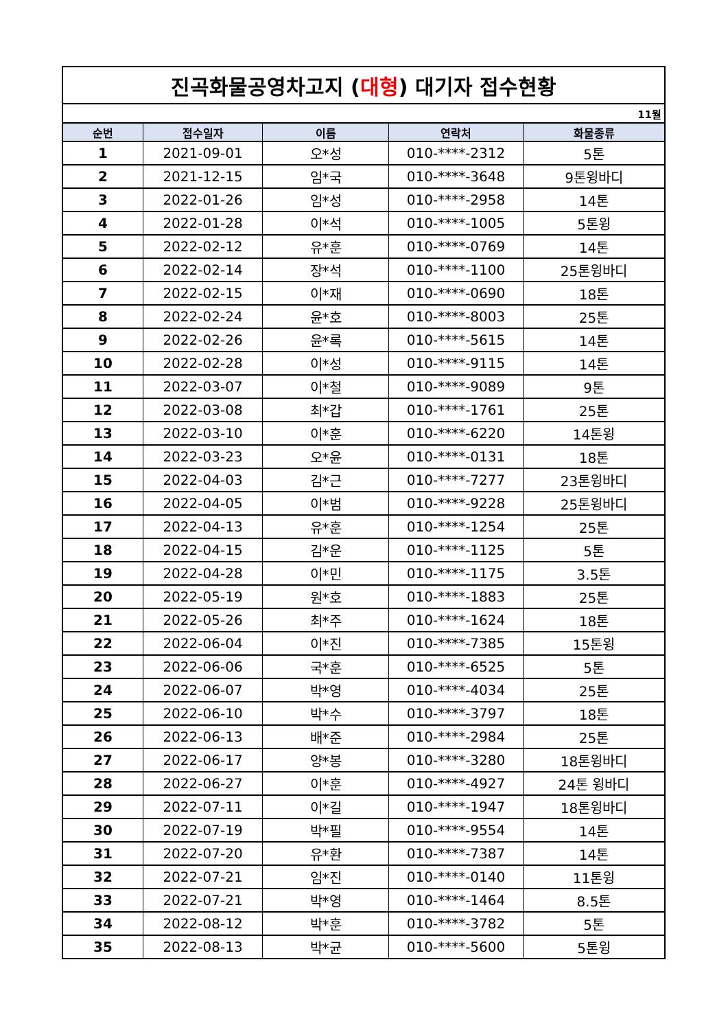| 진곡화물공영차고지 ( 대형 ) 대기자 접수현황 | | | | |
| 11월 | | | | |
| 순번 | 접수일자 | 이름 | 연락처 | 화물종류 |
| 1 | 2021-09-01 | 오*성 | 010-****-2312 | 5톤 |
| 2 | 2021-12-15 | 임*국 | 010-****-3648 | 9톤윙바디 |
| 3 | 2022-01-26 | 임*성 | 010-****-2958 | 14톤 |
| 4 | 2022-01-28 | 이*석 | 010-****-1005 | 5톤윙 |
| 5 | 2022-02-12 | 유*훈 | 010-****-0769 | 14톤 |
| 6 | 2022-02-14 | 장*석 | 010-****-1100 | 25톤윙바디 |
| 7 | 2022-02-15 | 이*재 | 010-****-0690 | 18톤 |
| 8 | 2022-02-24 | 윤*호 | 010-****-8003 | 25톤 |
| 9 | 2022-02-26 | 윤*록 | 010-****-5615 | 14톤 |
| 10 | 2022-02-28 | 이*성 | 010-****-9115 | 14톤 |
| 11 | 2022-03-07 | 이*철 | 010-****-9089 | 9톤 |
| 12 | 2022-03-08 | 최*갑 | 010-****-1761 | 25톤 |
| 13 | 2022-03-10 | 이*훈 | 010-****-6220 | 14톤윙 |
| 14 | 2022-03-23 | 오*윤 | 010-****-0131 | 18톤 |
| 15 | 2022-04-03 | 김*근 | 010-****-7277 | 23톤윙바디 |
| 16 | 2022-04-05 | 이*범 | 010-****-9228 | 25톤윙바디 |
| 17 | 2022-04-13 | 유*훈 | 010-****-1254 | 25톤 |
| 18 | 2022-04-15 | 김*운 | 010-****-1125 | 5톤 |
| 19 | 2022-04-28 | 이*민 | 010-****-1175 | 3.5톤 |
| 20 | 2022-05-19 | 원*호 | 010-****-1883 | 25톤 |
| 21 | 2022-05-26 | 최*주 | 010-****-1624 | 18톤 |
| 22 | 2022-06-04 | 이*진 | 010-****-7385 | 15톤윙 |
| 23 | 2022-06-06 | 국*훈 | 010-****-6525 | 5톤 |
| 24 | 2022-06-07 | 박*영 | 010-****-4034 | 25톤 |
| 25 | 2022-06-10 | 박*수 | 010-****-3797 | 18톤 |
| 26 | 2022-06-13 | 배*준 | 010-****-2984 | 25톤 |
| 27 | 2022-06-17 | 양*봉 | 010-****-3280 | 18톤윙바디 |
| 28 | 2022-06-27 | 이*훈 | 010-****-4927 | 24톤 윙바디 |
| 29 | 2022-07-11 | 이*길 | 010-****-1947 | 18톤윙바디 |
| 30 | 2022-07-19 | 박*필 | 010-****-9554 | 14톤 |
| 31 | 2022-07-20 | 유*환 | 010-****-7387 | 14톤 |
| 32 | 2022-07-21 | 임*진 | 010-****-0140 | 11톤윙 |
| 33 | 2022-07-21 | 박*영 | 010-****-1464 | 8.5톤 |
| 34 | 2022-08-12 | 박*훈 | 010-****-3782 | 5톤 |
| 35 | 2022-08-13 | 박*균 | 010-****-5600 | 5톤윙 |